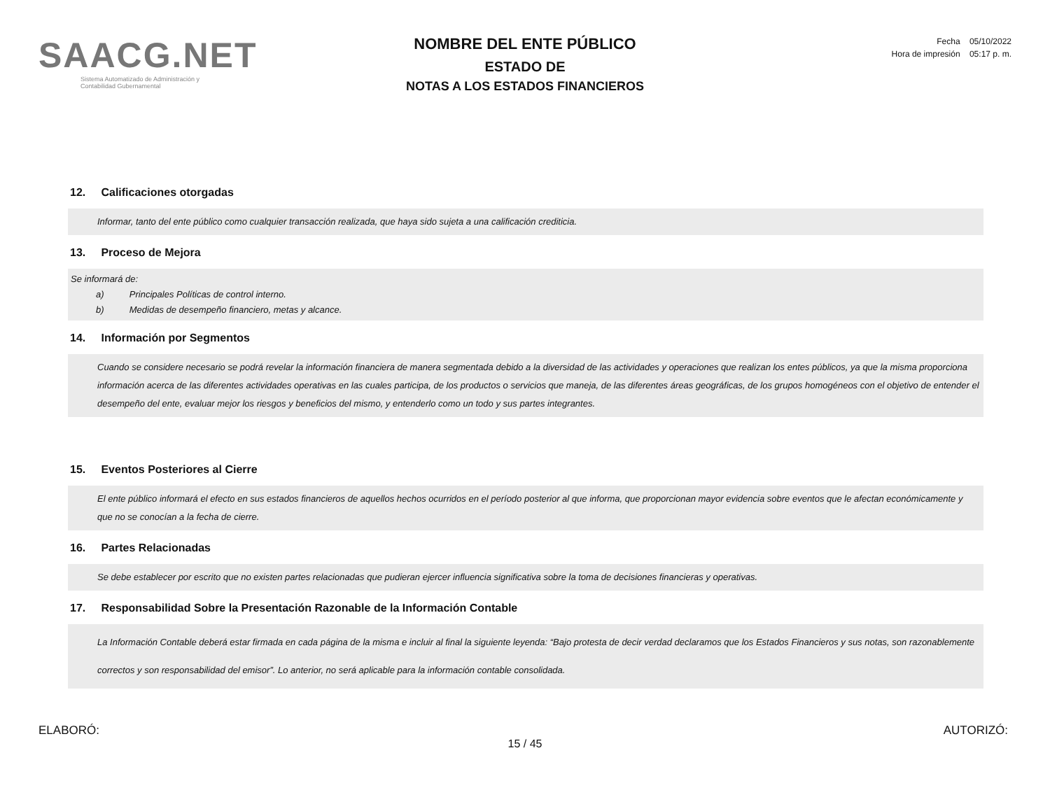SAACG.NET
Sistema Automatizado de Administración y
Contabilidad Gubernamental
NOMBRE DEL ENTE PÚBLICO
ESTADO DE
NOTAS A LOS ESTADOS FINANCIEROS
Fecha 05/10/2022
Hora de impresión 05:17 p. m.
12. Calificaciones otorgadas
Informar, tanto del ente público como cualquier transacción realizada, que haya sido sujeta a una calificación crediticia.
13. Proceso de Mejora
Se informará de:
a) Principales Políticas de control interno.
b) Medidas de desempeño financiero, metas y alcance.
14. Información por Segmentos
Cuando se considere necesario se podrá revelar la información financiera de manera segmentada debido a la diversidad de las actividades y operaciones que realizan los entes públicos, ya que la misma proporciona información acerca de las diferentes actividades operativas en las cuales participa, de los productos o servicios que maneja, de las diferentes áreas geográficas, de los grupos homogéneos con el objetivo de entender el desempeño del ente, evaluar mejor los riesgos y beneficios del mismo, y entenderlo como un todo y sus partes integrantes.
15. Eventos Posteriores al Cierre
El ente público informará el efecto en sus estados financieros de aquellos hechos ocurridos en el período posterior al que informa, que proporcionan mayor evidencia sobre eventos que le afectan económicamente y que no se conocían a la fecha de cierre.
16. Partes Relacionadas
Se debe establecer por escrito que no existen partes relacionadas que pudieran ejercer influencia significativa sobre la toma de decisiones financieras y operativas.
17. Responsabilidad Sobre la Presentación Razonable de la Información Contable
La Información Contable deberá estar firmada en cada página de la misma e incluir al final la siguiente leyenda: “Bajo protesta de decir verdad declaramos que los Estados Financieros y sus notas, son razonablemente correctos y son responsabilidad del emisor”. Lo anterior, no será aplicable para la información contable consolidada.
ELABORÓ: AUTORIZÓ:
15 / 45